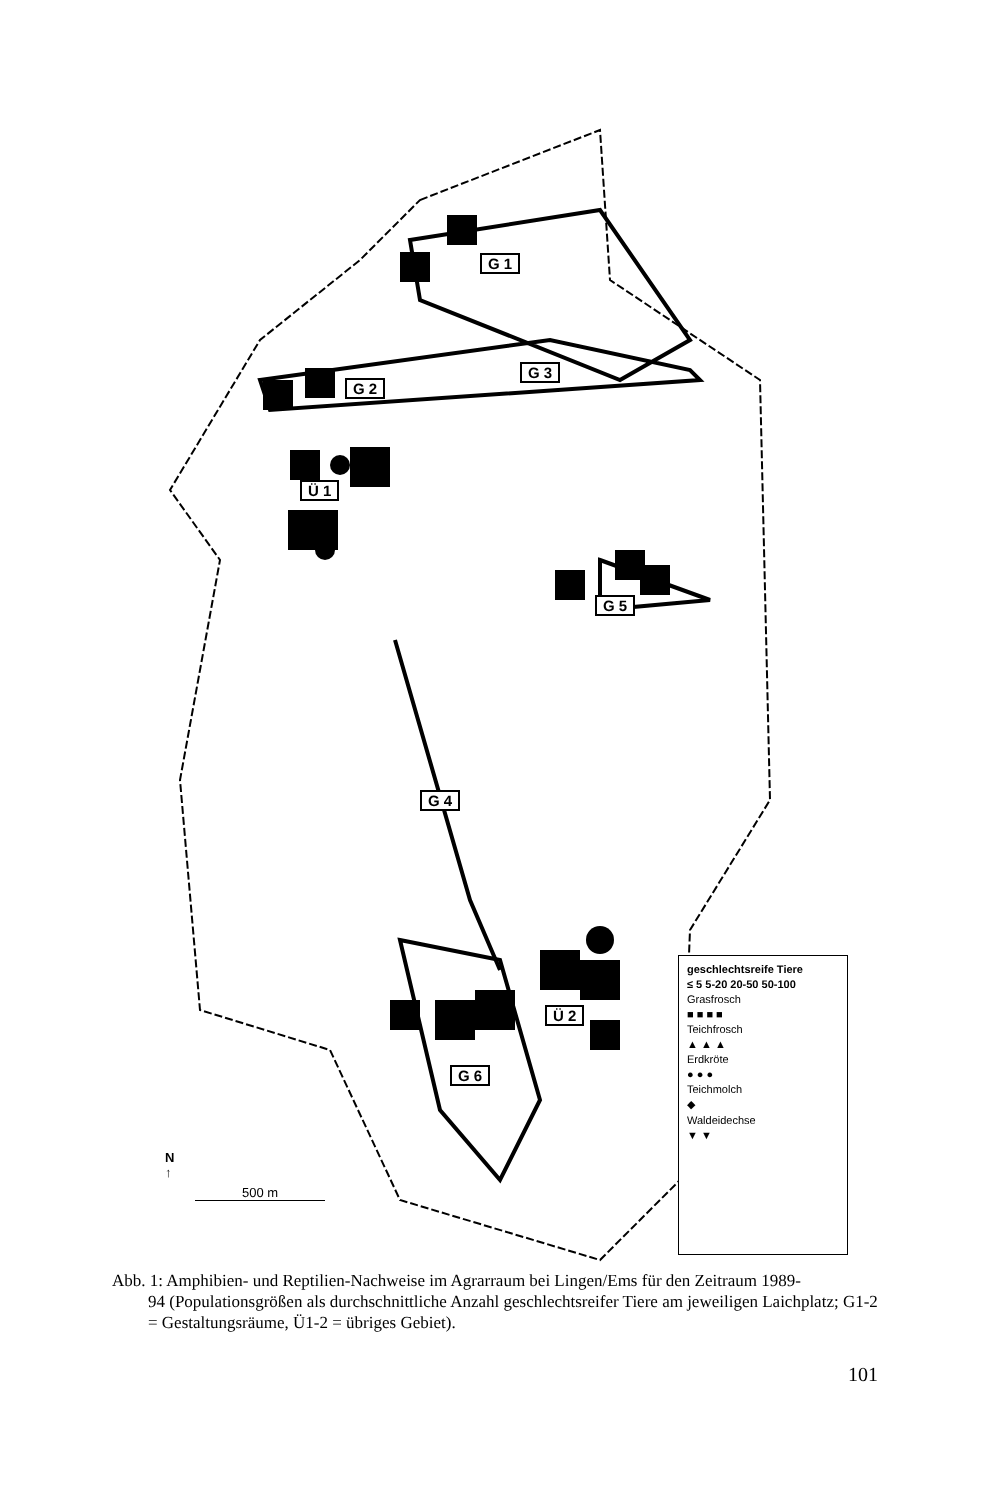G 1
G 3
G 2
Ü 1
G 5
G 4
Ü 2
G 6
N
↑
500 m
geschlechtsreife Tiere
≤ 5 5-20 20-50 50-100
Grasfrosch
■ ■ ■ ■
Teichfrosch
▲ ▲ ▲
Erdkröte
● ● ●
Teichmolch
◆
Waldeidechse
▼ ▼
Abb. 1: Amphibien- und Reptilien-Nachweise im Agrarraum bei Lingen/Ems für den Zeitraum 1989-
94 (Populationsgrößen als durchschnittliche Anzahl geschlechtsreifer Tiere am jeweiligen Laichplatz; G1-2 = Gestaltungsräume, Ü1-2 = übriges Gebiet).
101